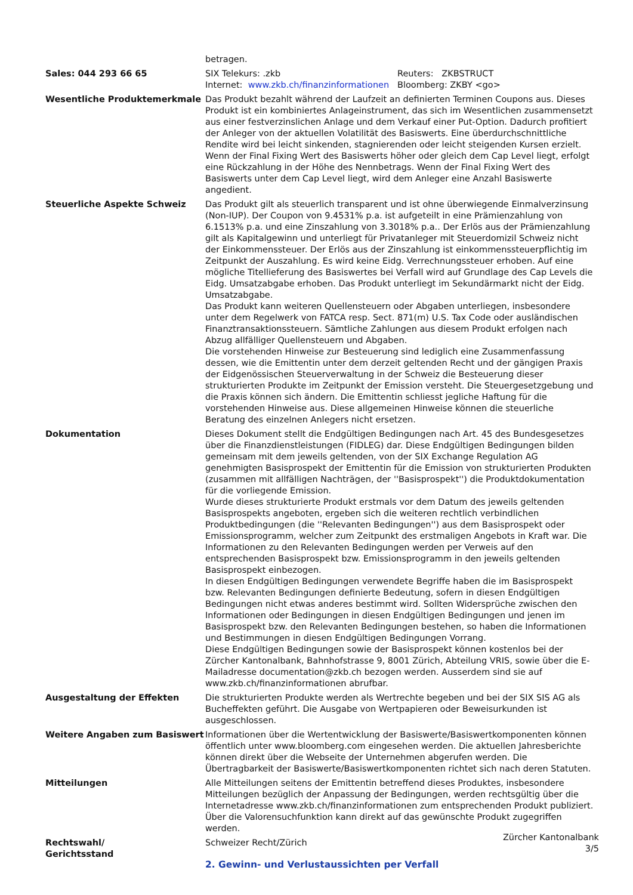betragen.
Sales: 044 293 66 65 SIX Telekurs: .zkb Reuters: ZKBSTRUCT
Internet: www.zkb.ch/finanzinformationen
Bloomberg: ZKBY <go>
Wesentliche Produktemerkmale Das Produkt bezahlt während der Laufzeit an definierten Terminen Coupons aus. Dieses Produkt ist ein kombiniertes Anlageinstrument, das sich im Wesentlichen zusammensetzt aus einer festverzinslichen Anlage und dem Verkauf einer Put-Option. Dadurch profitiert der Anleger von der aktuellen Volatilität des Basiswerts. Eine überdurchschnittliche Rendite wird bei leicht sinkenden, stagnierenden oder leicht steigenden Kursen erzielt. Wenn der Final Fixing Wert des Basiswerts höher oder gleich dem Cap Level liegt, erfolgt eine Rückzahlung in der Höhe des Nennbetrags. Wenn der Final Fixing Wert des Basiswerts unter dem Cap Level liegt, wird dem Anleger eine Anzahl Basiswerte angedient.
Steuerliche Aspekte Schweiz Das Produkt gilt als steuerlich transparent und ist ohne überwiegende Einmalverzinsung (Non-IUP). Der Coupon von 9.4531% p.a. ist aufgeteilt in eine Prämienzahlung von 6.1513% p.a. und eine Zinszahlung von 3.3018% p.a.. Der Erlös aus der Prämienzahlung gilt als Kapitalgewinn und unterliegt für Privatanleger mit Steuerdomizil Schweiz nicht der Einkommenssteuer. Der Erlös aus der Zinszahlung ist einkommenssteuerpflichtig im Zeitpunkt der Auszahlung. Es wird keine Eidg. Verrechnungssteuer erhoben. Auf eine mögliche Titellieferung des Basiswertes bei Verfall wird auf Grundlage des Cap Levels die Eidg. Umsatzabgabe erhoben. Das Produkt unterliegt im Sekundärmarkt nicht der Eidg. Umsatzabgabe.
Das Produkt kann weiteren Quellensteuern oder Abgaben unterliegen, insbesondere unter dem Regelwerk von FATCA resp. Sect. 871(m) U.S. Tax Code oder ausländischen Finanztransaktionssteuern. Sämtliche Zahlungen aus diesem Produkt erfolgen nach Abzug allfälliger Quellensteuern und Abgaben.
Die vorstehenden Hinweise zur Besteuerung sind lediglich eine Zusammenfassung dessen, wie die Emittentin unter dem derzeit geltenden Recht und der gängigen Praxis der Eidgenössischen Steuerverwaltung in der Schweiz die Besteuerung dieser strukturierten Produkte im Zeitpunkt der Emission versteht. Die Steuergesetzgebung und die Praxis können sich ändern. Die Emittentin schliesst jegliche Haftung für die vorstehenden Hinweise aus. Diese allgemeinen Hinweise können die steuerliche Beratung des einzelnen Anlegers nicht ersetzen.
Dokumentation Dieses Dokument stellt die Endgültigen Bedingungen nach Art. 45 des Bundesgesetzes über die Finanzdienstleistungen (FIDLEG) dar. Diese Endgültigen Bedingungen bilden gemeinsam mit dem jeweils geltenden, von der SIX Exchange Regulation AG genehmigten Basisprospekt der Emittentin für die Emission von strukturierten Produkten (zusammen mit allfälligen Nachträgen, der ''Basisprospekt'') die Produktdokumentation für die vorliegende Emission.
Wurde dieses strukturierte Produkt erstmals vor dem Datum des jeweils geltenden Basisprospekts angeboten, ergeben sich die weiteren rechtlich verbindlichen Produktbedingungen (die ''Relevanten Bedingungen'') aus dem Basisprospekt oder Emissionsprogramm, welcher zum Zeitpunkt des erstmaligen Angebots in Kraft war. Die Informationen zu den Relevanten Bedingungen werden per Verweis auf den entsprechenden Basisprospekt bzw. Emissionsprogramm in den jeweils geltenden Basisprospekt einbezogen.
In diesen Endgültigen Bedingungen verwendete Begriffe haben die im Basisprospekt bzw. Relevanten Bedingungen definierte Bedeutung, sofern in diesen Endgültigen Bedingungen nicht etwas anderes bestimmt wird. Sollten Widersprüche zwischen den Informationen oder Bedingungen in diesen Endgültigen Bedingungen und jenen im Basisprospekt bzw. den Relevanten Bedingungen bestehen, so haben die Informationen und Bestimmungen in diesen Endgültigen Bedingungen Vorrang.
Diese Endgültigen Bedingungen sowie der Basisprospekt können kostenlos bei der Zürcher Kantonalbank, Bahnhofstrasse 9, 8001 Zürich, Abteilung VRIS, sowie über die E-Mailadresse documentation@zkb.ch bezogen werden. Ausserdem sind sie auf www.zkb.ch/finanzinformationen abrufbar.
Ausgestaltung der Effekten Die strukturierten Produkte werden als Wertrechte begeben und bei der SIX SIS AG als Bucheffekten geführt. Die Ausgabe von Wertpapieren oder Beweisurkunden ist ausgeschlossen.
Weitere Angaben zum Basiswert Informationen über die Wertentwicklung der Basiswerte/Basiswertkomponenten können öffentlich unter www.bloomberg.com eingesehen werden. Die aktuellen Jahresberichte können direkt über die Webseite der Unternehmen abgerufen werden. Die Übertragbarkeit der Basiswerte/Basiswertkomponenten richtet sich nach deren Statuten.
Mitteilungen Alle Mitteilungen seitens der Emittentin betreffend dieses Produktes, insbesondere Mitteilungen bezüglich der Anpassung der Bedingungen, werden rechtsgültig über die Internetadresse www.zkb.ch/finanzinformationen zum entsprechenden Produkt publiziert. Über die Valorensuchfunktion kann direkt auf das gewünschte Produkt zugegriffen werden.
Rechtswahl/
Gerichtsstand
Schweizer Recht/Zürich
2. Gewinn- und Verlustaussichten per Verfall
Zürcher Kantonalbank
3/5